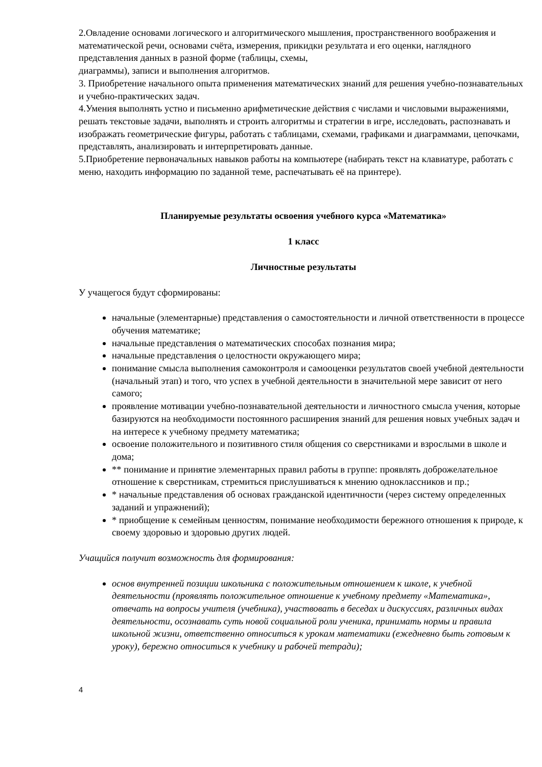2.Овладение основами логического и алгоритмического мышления, пространственного воображения и математической речи, основами счёта, измерения, прикидки результата и его оценки, наглядного представления данных в разной форме (таблицы, схемы,
диаграммы), записи и выполнения алгоритмов.
3. Приобретение начального опыта применения математических знаний для решения учебно-познавательных и учебно-практических задач.
4.Умения выполнять устно и письменно арифметические действия с числами и числовыми выражениями, решать текстовые задачи, выполнять и строить алгоритмы и стратегии в игре, исследовать, распознавать и изображать геометрические фигуры, работать с таблицами, схемами, графиками и диаграммами, цепочками, представлять, анализировать и интерпретировать данные.
5.Приобретение первоначальных навыков работы на компьютере (набирать текст на клавиатуре, работать с меню, находить информацию по заданной теме, распечатывать её на принтере).
Планируемые результаты освоения учебного курса «Математика»
1 класс
Личностные результаты
У учащегося будут сформированы:
начальные (элементарные) представления о самостоятельности и личной ответственности в процессе обучения математике;
начальные представления о математических способах познания мира;
начальные представления о целостности окружающего мира;
понимание смысла выполнения самоконтроля и самооценки результатов своей учебной деятельности (начальный этап) и того, что успех в учебной деятельности в значительной мере зависит от него самого;
проявление мотивации учебно-познавательной деятельности и личностного смысла учения, которые базируются на необходимости постоянного расширения знаний для решения новых учебных задач и на интересе к учебному предмету математика;
освоение положительного и позитивного стиля общения со сверстниками и взрослыми в школе и дома;
** понимание и принятие элементарных правил работы в группе: проявлять доброжелательное отношение к сверстникам, стремиться прислушиваться к мнению одноклассников и пр.;
* начальные представления об основах гражданской идентичности (через систему определенных заданий и упражнений);
* приобщение к семейным ценностям, понимание необходимости бережного отношения к природе, к своему здоровью и здоровью других людей.
Учащийся получит возможность для формирования:
основ внутренней позиции школьника с положительным отношением к школе, к учебной деятельности (проявлять положительное отношение к учебному предмету «Математика», отвечать на вопросы учителя (учебника), участвовать в беседах и дискуссиях, различных видах деятельности, осознавать суть новой социальной роли ученика, принимать нормы и правила школьной жизни, ответственно относиться к урокам математики (ежедневно быть готовым к уроку), бережно относиться к учебнику и рабочей тетради);
4